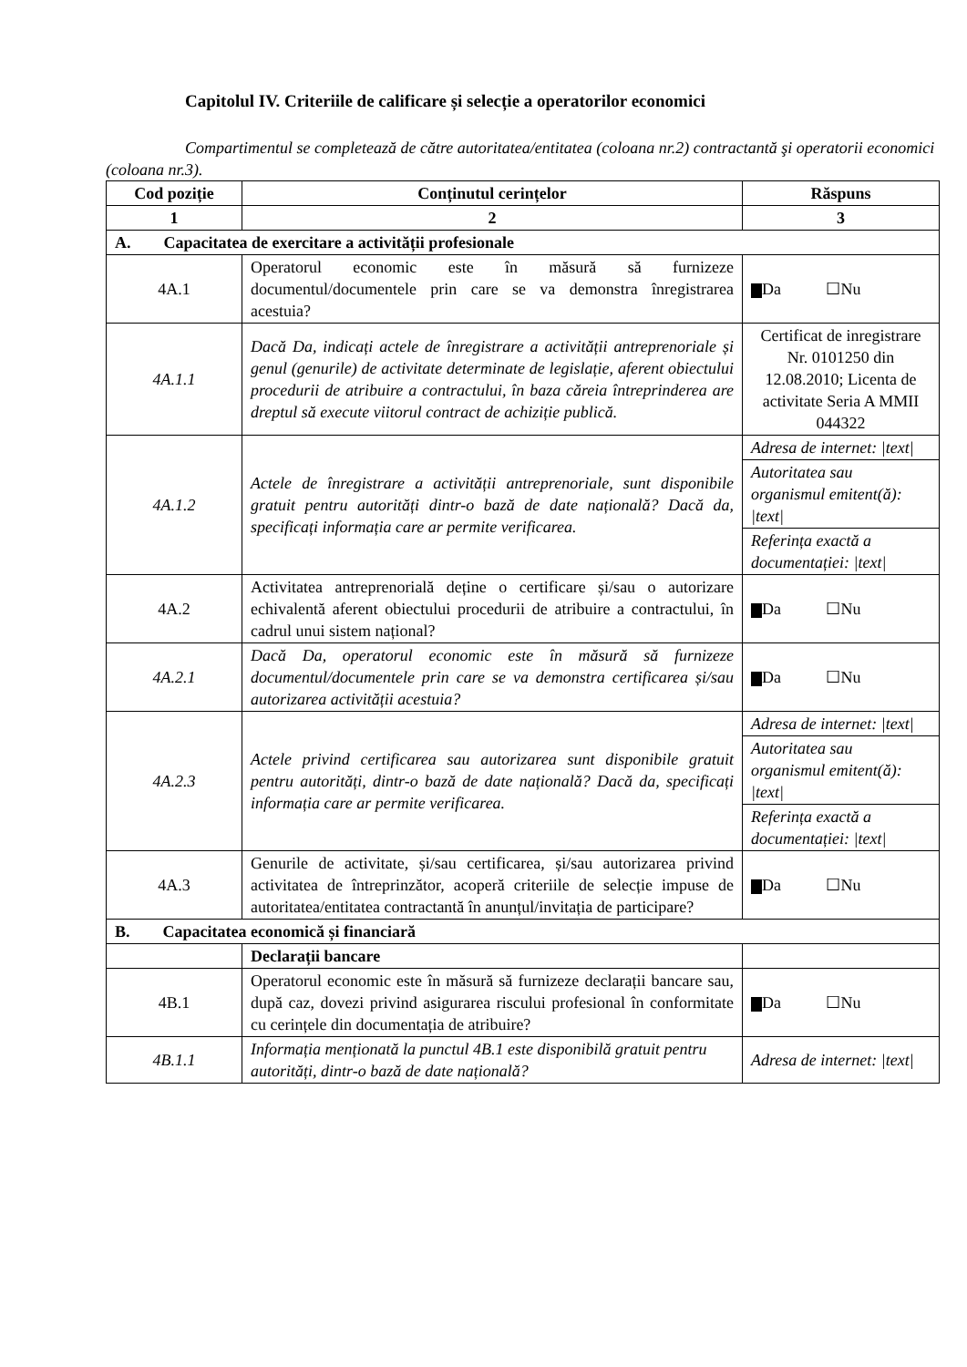Capitolul IV. Criteriile de calificare și selecție a operatorilor economici
Compartimentul se completează de către autoritatea/entitatea (coloana nr.2) contractantă şi operatorii economici (coloana nr.3).
| Cod poziție | Conținutul cerințelor | Răspuns |
| --- | --- | --- |
| 1 | 2 | 3 |
| A. Capacitatea de exercitare a activității profesionale | | |
| 4A.1 | Operatorul economic este în măsură să furnizeze documentul/documentele prin care se va demonstra înregistrarea acestuia? | Da ☐Nu |
| 4A.1.1 | Dacă Da, indicați actele de înregistrare a activității antreprenoriale și genul (genurile) de activitate determinate de legislație, aferent obiectului procedurii de atribuire a contractului, în baza căreia întreprinderea are dreptul să execute viitorul contract de achiziție publică. | Certificat de inregistrare Nr. 0101250 din 12.08.2010; Licenta de activitate Seria A MMII 044322 |
| 4A.1.2 | Actele de înregistrare a activității antreprenoriale, sunt disponibile gratuit pentru autorități dintr-o bază de date națională? Dacă da, specificați informația care ar permite verificarea. | Adresa de internet: /text/ Autoritatea sau organismul emitent(ă): /text/ Referința exactă a documentației: /text/ |
| 4A.2 | Activitatea antreprenorială deține o certificare și/sau o autorizare echivalentă aferent obiectului procedurii de atribuire a contractului, în cadrul unui sistem național? | Da ☐Nu |
| 4A.2.1 | Dacă Da, operatorul economic este în măsură să furnizeze documentul/documentele prin care se va demonstra certificarea și/sau autorizarea activității acestuia? | Da ☐Nu |
| 4A.2.3 | Actele privind certificarea sau autorizarea sunt disponibile gratuit pentru autorități, dintr-o bază de date națională? Dacă da, specificați informația care ar permite verificarea. | Adresa de internet: /text/ Autoritatea sau organismul emitent(ă): /text/ Referința exactă a documentației: /text/ |
| 4A.3 | Genurile de activitate, și/sau certificarea, și/sau autorizarea privind activitatea de întreprinzător, acoperă criteriile de selecție impuse de autoritatea/entitatea contractantă în anunțul/invitația de participare? | Da ☐Nu |
| B. Capacitatea economică și financiară | | |
| | Declarații bancare | |
| 4B.1 | Operatorul economic este în măsură să furnizeze declarații bancare sau, după caz, dovezi privind asigurarea riscului profesional în conformitate cu cerințele din documentația de atribuire? | Da ☐Nu |
| 4B.1.1 | Informația menționată la punctul 4B.1 este disponibilă gratuit pentru autorități, dintr-o bază de date națională? | Adresa de internet: /text/ |